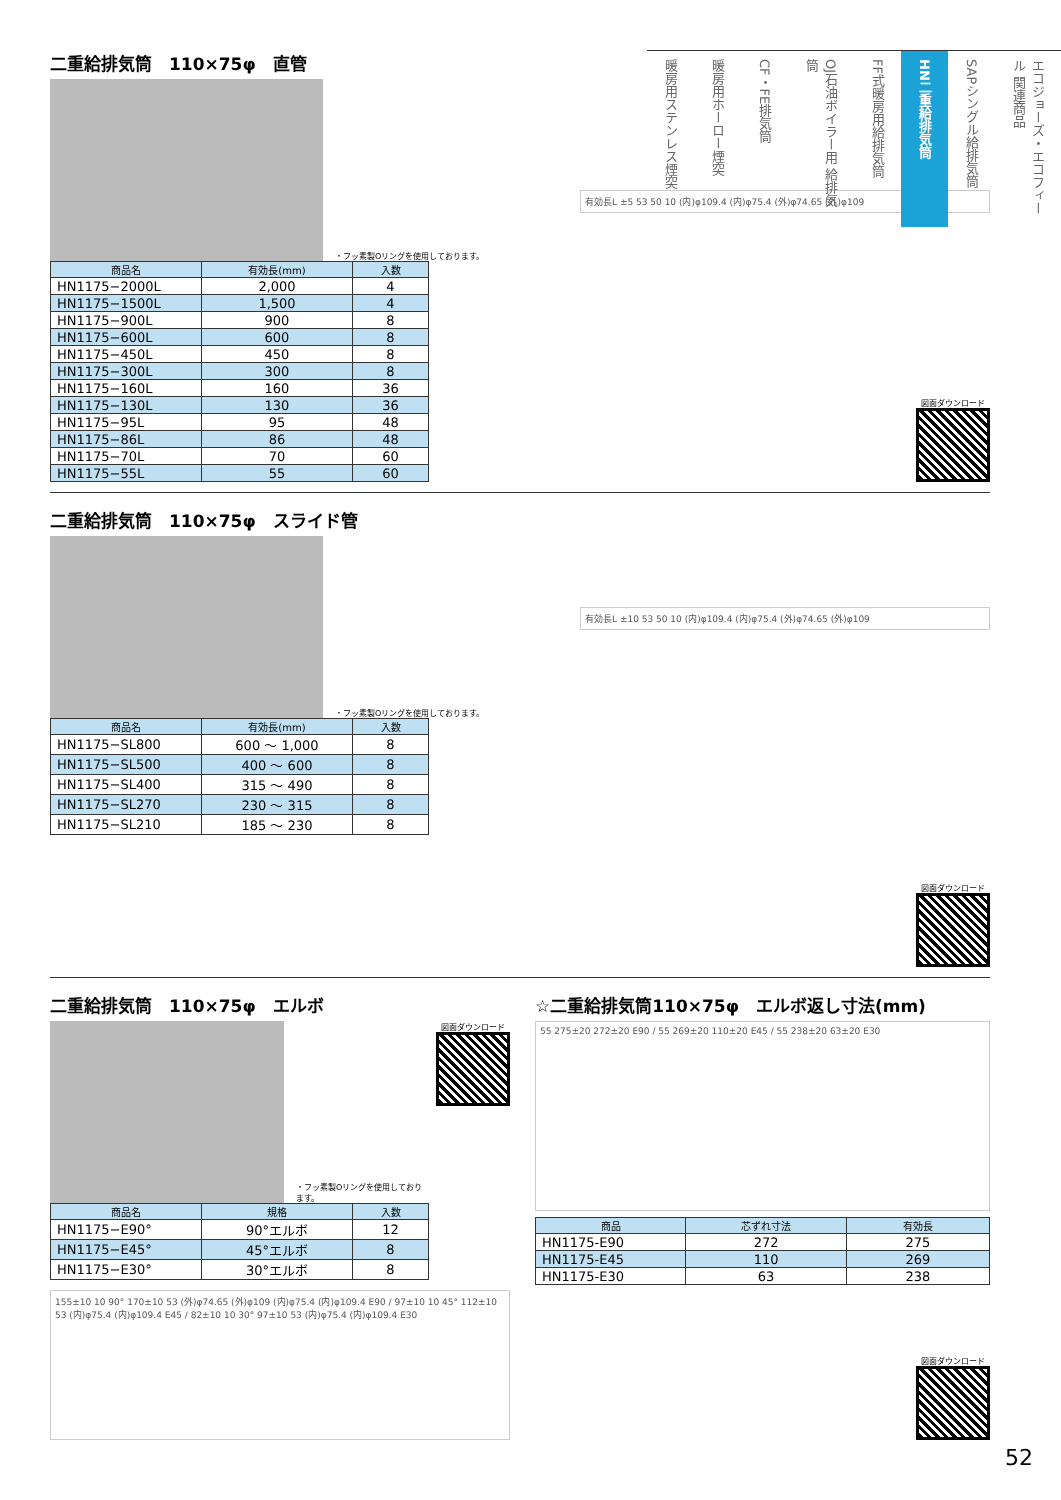二重給排気筒　110×75φ　直管
・フッ素製Oリングを使用しております。
| 商品名 | 有効長(mm) | 入数 |
| --- | --- | --- |
| HN1175−2000L | 2,000 | 4 |
| HN1175−1500L | 1,500 | 4 |
| HN1175−900L | 900 | 8 |
| HN1175−600L | 600 | 8 |
| HN1175−450L | 450 | 8 |
| HN1175−300L | 300 | 8 |
| HN1175−160L | 160 | 36 |
| HN1175−130L | 130 | 36 |
| HN1175−95L | 95 | 48 |
| HN1175−86L | 86 | 48 |
| HN1175−70L | 70 | 60 |
| HN1175−55L | 55 | 60 |
有効長L ±5 53 50 10 (内)φ109.4 (内)φ75.4 (外)φ74.65 (外)φ109
図面ダウンロード
二重給排気筒　110×75φ　スライド管
・フッ素製Oリングを使用しております。
| 商品名 | 有効長(mm) | 入数 |
| --- | --- | --- |
| HN1175−SL800 | 600 ～ 1,000 | 8 |
| HN1175−SL500 | 400 ～ 600 | 8 |
| HN1175−SL400 | 315 ～ 490 | 8 |
| HN1175−SL270 | 230 ～ 315 | 8 |
| HN1175−SL210 | 185 ～ 230 | 8 |
有効長L ±10 53 50 10 (内)φ109.4 (内)φ75.4 (外)φ74.65 (外)φ109
図面ダウンロード
二重給排気筒　110×75φ　エルボ
・フッ素製Oリングを使用しております。
図面ダウンロード
| 商品名 | 規格 | 入数 |
| --- | --- | --- |
| HN1175−E90° | 90°エルボ | 12 |
| HN1175−E45° | 45°エルボ | 8 |
| HN1175−E30° | 30°エルボ | 8 |
155±10 10 90° 170±10 53 (外)φ74.65 (外)φ109 (内)φ75.4 (内)φ109.4 E90 / 97±10 10 45° 112±10 53 (内)φ75.4 (内)φ109.4 E45 / 82±10 10 30° 97±10 53 (内)φ75.4 (内)φ109.4 E30
☆二重給排気筒110×75φ　エルボ返し寸法(mm)
55 275±20 272±20 E90 / 55 269±20 110±20 E45 / 55 238±20 63±20 E30
| 商品 | 芯ずれ寸法 | 有効長 |
| --- | --- | --- |
| HN1175-E90 | 272 | 275 |
| HN1175-E45 | 110 | 269 |
| HN1175-E30 | 63 | 238 |
図面ダウンロード
エコジョーズ・エコフィール 関連商品
SAPシングル給排気筒
HN二重給排気筒
FF式暖房用給排気筒
OJ石油ボイラー用 給排気筒
CF・FE排気筒
暖房用ホーロー煙突
暖房用ステンレス煙突
52